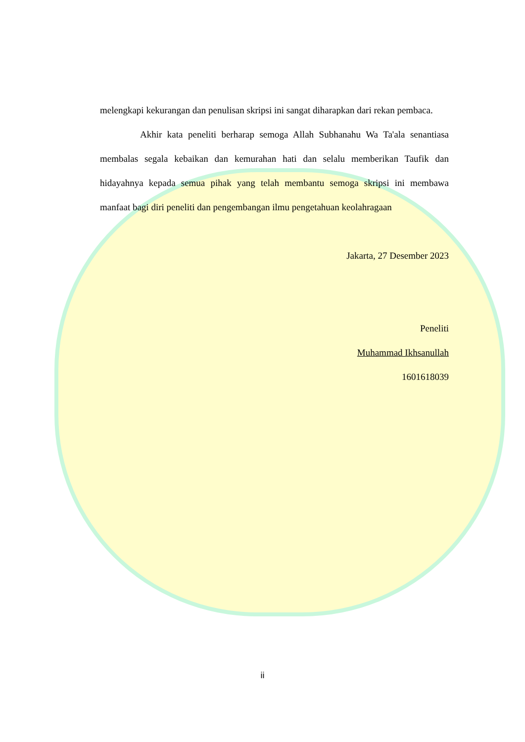melengkapi kekurangan dan penulisan skripsi ini sangat diharapkan dari rekan pembaca.
Akhir kata peneliti berharap semoga Allah Subhanahu Wa Ta'ala senantiasa membalas segala kebaikan dan kemurahan hati dan selalu memberikan Taufik dan hidayahnya kepada semua pihak yang telah membantu semoga skripsi ini membawa manfaat bagi diri peneliti dan pengembangan ilmu pengetahuan keolahragaan
Jakarta, 27 Desember 2023
Peneliti
Muhammad Ikhsanullah
1601618039
ii